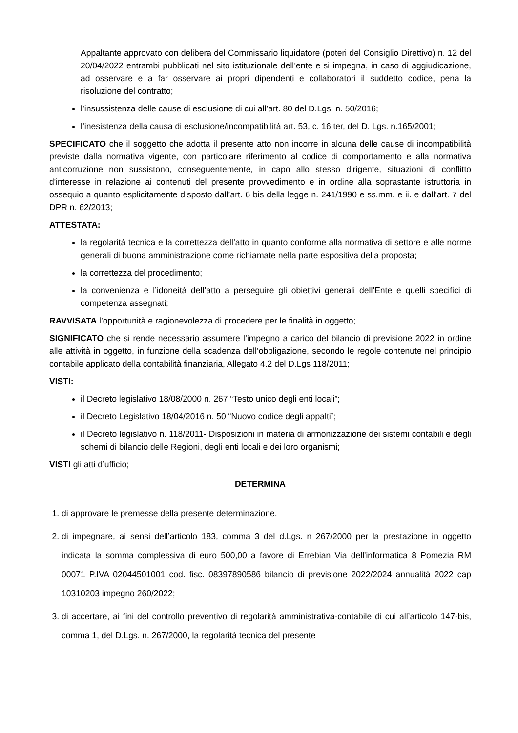Appaltante approvato con delibera del Commissario liquidatore (poteri del Consiglio Direttivo) n. 12 del 20/04/2022 entrambi pubblicati nel sito istituzionale dell’ente e si impegna, in caso di aggiudicazione, ad osservare e a far osservare ai propri dipendenti e collaboratori il suddetto codice, pena la risoluzione del contratto;
l’insussistenza delle cause di esclusione di cui all’art. 80 del D.Lgs. n. 50/2016;
l’inesistenza della causa di esclusione/incompatibilità art. 53, c. 16 ter, del D. Lgs. n.165/2001;
SPECIFICATO che il soggetto che adotta il presente atto non incorre in alcuna delle cause di incompatibilità previste dalla normativa vigente, con particolare riferimento al codice di comportamento e alla normativa anticorruzione non sussistono, conseguentemente, in capo allo stesso dirigente, situazioni di conflitto d'interesse in relazione ai contenuti del presente provvedimento e in ordine alla soprastante istruttoria in ossequio a quanto esplicitamente disposto dall’art. 6 bis della legge n. 241/1990 e ss.mm. e ii. e dall’art. 7 del DPR n. 62/2013;
ATTESTATA:
la regolarità tecnica e la correttezza dell’atto in quanto conforme alla normativa di settore e alle norme generali di buona amministrazione come richiamate nella parte espositiva della proposta;
la correttezza del procedimento;
la convenienza e l’idoneità dell’atto a perseguire gli obiettivi generali dell’Ente e quelli specifici di competenza assegnati;
RAVVISATA l’opportunità e ragionevolezza di procedere per le finalità in oggetto;
SIGNIFICATO che si rende necessario assumere l’impegno a carico del bilancio di previsione 2022 in ordine alle attività in oggetto, in funzione della scadenza dell’obbligazione, secondo le regole contenute nel principio contabile applicato della contabilità finanziaria, Allegato 4.2 del D.Lgs 118/2011;
VISTI:
il Decreto legislativo 18/08/2000 n. 267 “Testo unico degli enti locali”;
il Decreto Legislativo 18/04/2016 n. 50 “Nuovo codice degli appalti”;
il Decreto legislativo n. 118/2011- Disposizioni in materia di armonizzazione dei sistemi contabili e degli schemi di bilancio delle Regioni, degli enti locali e dei loro organismi;
VISTI gli atti d’ufficio;
DETERMINA
1. di approvare le premesse della presente determinazione,
2. di impegnare, ai sensi dell’articolo 183, comma 3 del d.Lgs. n 267/2000 per la prestazione in oggetto indicata la somma complessiva di euro 500,00 a favore di Errebian Via dell'informatica 8 Pomezia RM 00071 P.IVA 02044501001 cod. fisc. 08397890586 bilancio di previsione 2022/2024 annualità 2022 cap 10310203 impegno 260/2022;
3. di accertare, ai fini del controllo preventivo di regolarità amministrativa-contabile di cui all’articolo 147-bis, comma 1, del D.Lgs. n. 267/2000, la regolarità tecnica del presente